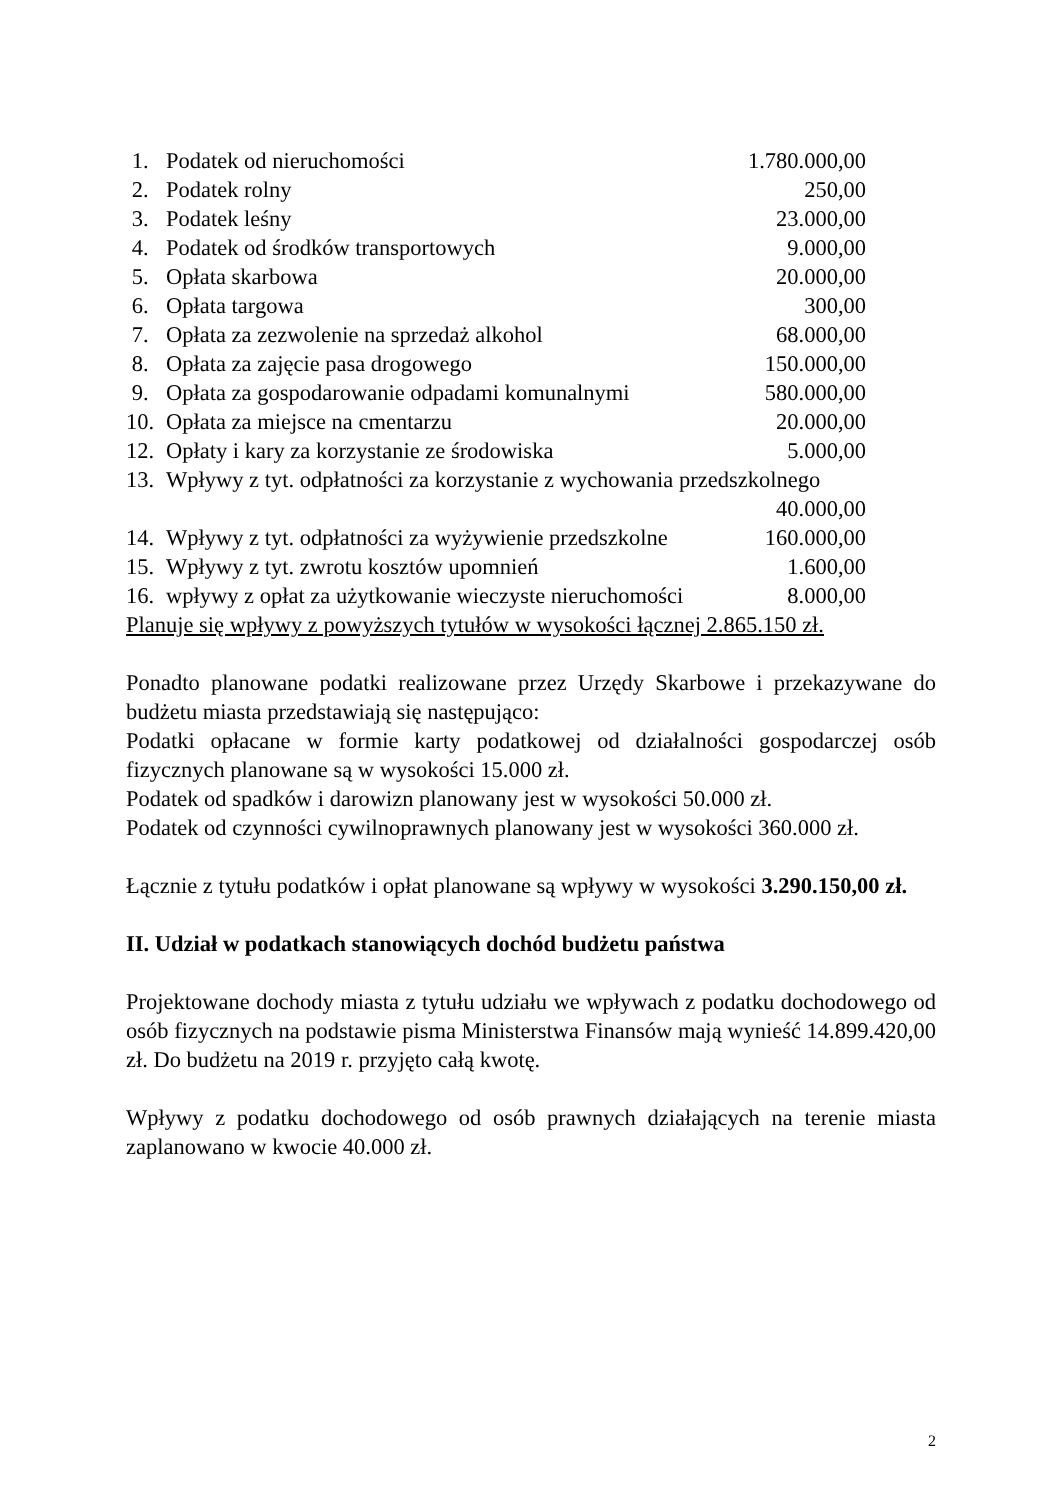| 1. | Podatek od nieruchomości | 1.780.000,00 |
| 2. | Podatek rolny | 250,00 |
| 3. | Podatek leśny | 23.000,00 |
| 4. | Podatek od środków transportowych | 9.000,00 |
| 5. | Opłata skarbowa | 20.000,00 |
| 6. | Opłata targowa | 300,00 |
| 7. | Opłata za zezwolenie na sprzedaż alkohol | 68.000,00 |
| 8. | Opłata za zajęcie pasa drogowego | 150.000,00 |
| 9. | Opłata za gospodarowanie odpadami komunalnymi | 580.000,00 |
| 10. | Opłata za miejsce na cmentarzu | 20.000,00 |
| 12. | Opłaty i kary za korzystanie ze środowiska | 5.000,00 |
| 13. | Wpływy z tyt. odpłatności za korzystanie z wychowania przedszkolnego | |
| | | 40.000,00 |
| 14. | Wpływy z tyt. odpłatności za wyżywienie przedszkolne | 160.000,00 |
| 15. | Wpływy z tyt. zwrotu kosztów upomnień | 1.600,00 |
| 16. | wpływy z opłat za użytkowanie wieczyste nieruchomości | 8.000,00 |
Planuje się wpływy z powyższych tytułów w wysokości łącznej 2.865.150 zł.
Ponadto planowane podatki realizowane przez Urzędy Skarbowe i przekazywane do budżetu miasta przedstawiają się następująco:
Podatki opłacane w formie karty podatkowej od działalności gospodarczej osób fizycznych planowane są w wysokości 15.000 zł.
Podatek od spadków i darowizn planowany jest w wysokości 50.000 zł.
Podatek od czynności cywilnoprawnych planowany jest w wysokości 360.000 zł.
Łącznie z tytułu podatków i opłat planowane są wpływy w wysokości 3.290.150,00 zł.
II. Udział w podatkach stanowiących dochód budżetu państwa
Projektowane dochody miasta z tytułu udziału we wpływach z podatku dochodowego od osób fizycznych na podstawie pisma Ministerstwa Finansów mają wynieść 14.899.420,00 zł. Do budżetu na 2019 r. przyjęto całą kwotę.
Wpływy z podatku dochodowego od osób prawnych działających na terenie miasta zaplanowano w kwocie 40.000 zł.
2